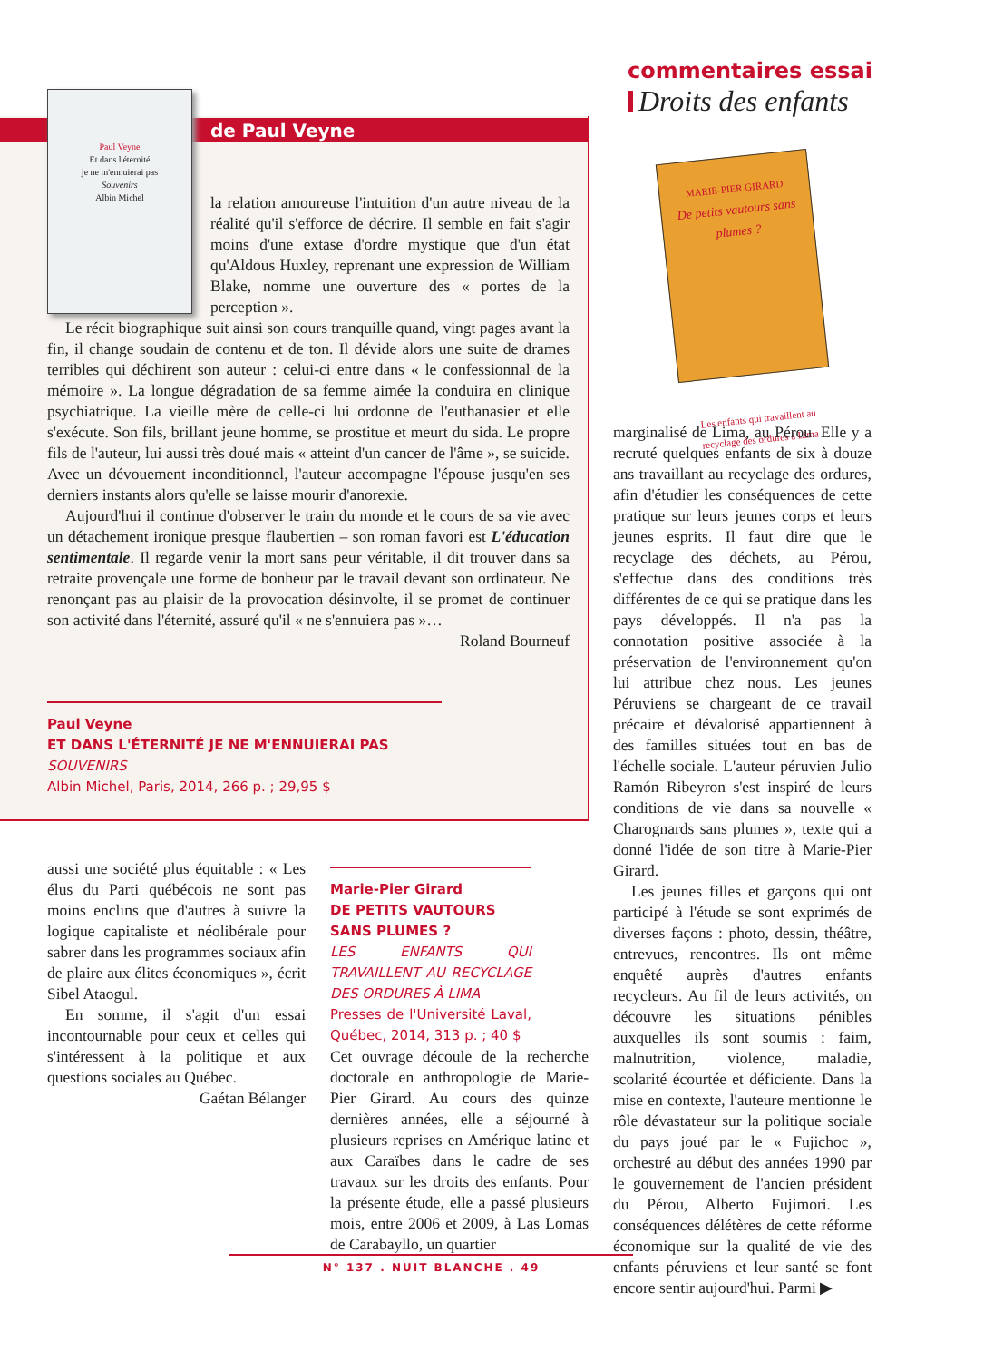commentaires essai
Droits des enfants
de Paul Veyne
Paul Veyne
Et dans l'éternité
je ne m'ennuierai pas
Souvenirs
Albin Michel
la relation amoureuse l'intuition d'un autre niveau de la réalité qu'il s'efforce de décrire. Il semble en fait s'agir moins d'une extase d'ordre mystique que d'un état qu'Aldous Huxley, reprenant une expression de William Blake, nomme une ouverture des « portes de la perception ».
Le récit biographique suit ainsi son cours tranquille quand, vingt pages avant la fin, il change soudain de contenu et de ton. Il dévide alors une suite de drames terribles qui déchirent son auteur : celui-ci entre dans « le confessionnal de la mémoire ». La longue dégradation de sa femme aimée la conduira en clinique psychiatrique. La vieille mère de celle-ci lui ordonne de l'euthanasier et elle s'exécute. Son fils, brillant jeune homme, se prostitue et meurt du sida. Le propre fils de l'auteur, lui aussi très doué mais « atteint d'un cancer de l'âme », se suicide. Avec un dévouement inconditionnel, l'auteur accompagne l'épouse jusqu'en ses derniers instants alors qu'elle se laisse mourir d'anorexie.
Aujourd'hui il continue d'observer le train du monde et le cours de sa vie avec un détachement ironique presque flaubertien – son roman favori est L'éducation sentimentale. Il regarde venir la mort sans peur véritable, il dit trouver dans sa retraite provençale une forme de bonheur par le travail devant son ordinateur. Ne renonçant pas au plaisir de la provocation désinvolte, il se promet de continuer son activité dans l'éternité, assuré qu'il « ne s'ennuiera pas »…
Roland Bourneuf
Paul Veyne
ET DANS L'ÉTERNITÉ JE NE M'ENNUIERAI PAS
SOUVENIRS
Albin Michel, Paris, 2014, 266 p. ; 29,95 $
MARIE-PIER GIRARD
De petits vautours sans plumes ?
Les enfants qui travaillent au recyclage des ordures à Lima
aussi une société plus équitable : « Les élus du Parti québécois ne sont pas moins enclins que d'autres à suivre la logique capitaliste et néolibérale pour sabrer dans les programmes sociaux afin de plaire aux élites économiques », écrit Sibel Ataogul.
En somme, il s'agit d'un essai incontournable pour ceux et celles qui s'intéressent à la politique et aux questions sociales au Québec.
Gaétan Bélanger
Marie-Pier Girard
DE PETITS VAUTOURS
SANS PLUMES ?
LES ENFANTS QUI TRAVAILLENT AU RECYCLAGE DES ORDURES À LIMA
Presses de l'Université Laval, Québec, 2014, 313 p. ; 40 $
Cet ouvrage découle de la recherche doctorale en anthropologie de Marie-Pier Girard. Au cours des quinze dernières années, elle a séjourné à plusieurs reprises en Amérique latine et aux Caraïbes dans le cadre de ses travaux sur les droits des enfants. Pour la présente étude, elle a passé plusieurs mois, entre 2006 et 2009, à Las Lomas de Carabayllo, un quartier
marginalisé de Lima, au Pérou. Elle y a recruté quelques enfants de six à douze ans travaillant au recyclage des ordures, afin d'étudier les conséquences de cette pratique sur leurs jeunes corps et leurs jeunes esprits. Il faut dire que le recyclage des déchets, au Pérou, s'effectue dans des conditions très différentes de ce qui se pratique dans les pays développés. Il n'a pas la connotation positive associée à la préservation de l'environnement qu'on lui attribue chez nous. Les jeunes Péruviens se chargeant de ce travail précaire et dévalorisé appartiennent à des familles situées tout en bas de l'échelle sociale. L'auteur péruvien Julio Ramón Ribeyron s'est inspiré de leurs conditions de vie dans sa nouvelle « Charognards sans plumes », texte qui a donné l'idée de son titre à Marie-Pier Girard.
Les jeunes filles et garçons qui ont participé à l'étude se sont exprimés de diverses façons : photo, dessin, théâtre, entrevues, rencontres. Ils ont même enquêté auprès d'autres enfants recycleurs. Au fil de leurs activités, on découvre les situations pénibles auxquelles ils sont soumis : faim, malnutrition, violence, maladie, scolarité écourtée et déficiente. Dans la mise en contexte, l'auteure mentionne le rôle dévastateur sur la politique sociale du pays joué par le « Fujichoc », orchestré au début des années 1990 par le gouvernement de l'ancien président du Pérou, Alberto Fujimori. Les conséquences délétères de cette réforme économique sur la qualité de vie des enfants péruviens et leur santé se font encore sentir aujourd'hui. Parmi ▶
N° 137 . NUIT BLANCHE . 49